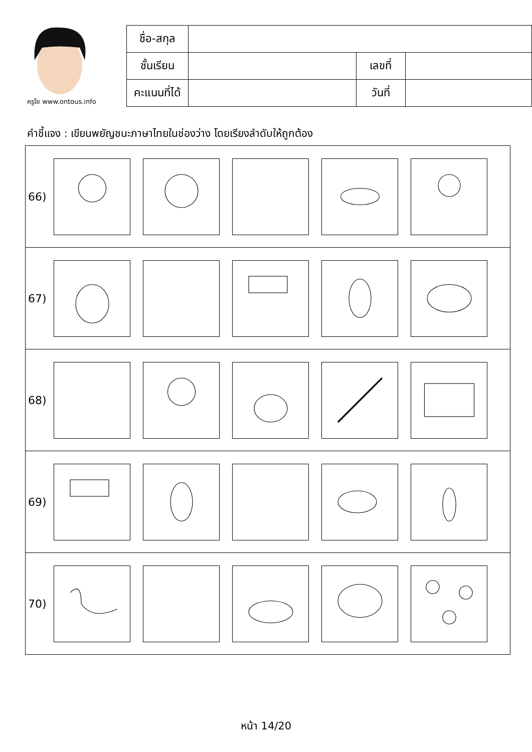ครูโย www.ontous.info
| ชื่อ-สกุล | | | |
| ชั้นเรียน | | เลขที่ | |
| คะแนนที่ได้ | | วันที่ | |
คำชี้แจง : เขียนพยัญชนะภาษาไทยในช่องว่าง โดยเรียงลำดับให้ถูกต้อง
66)
67)
68)
69)
70)
หน้า 14/20